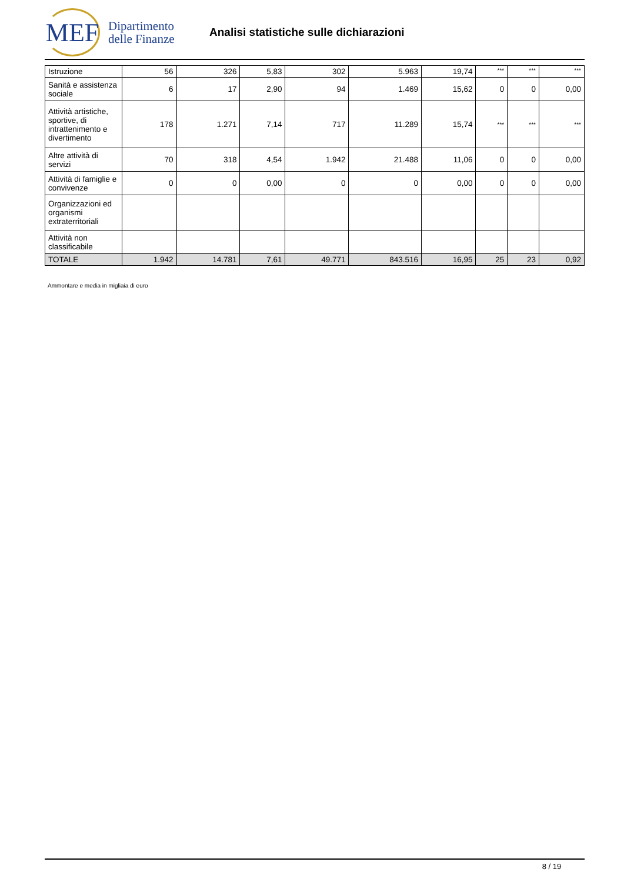MEF
Dipartimento
delle Finanze
Analisi statistiche sulle dichiarazioni
| Istruzione | 56 | 326 | 5,83 | 302 | 5.963 | 19,74 | *** | *** | *** |
| Sanità e assistenza sociale | 6 | 17 | 2,90 | 94 | 1.469 | 15,62 | 0 | 0 | 0,00 |
| Attività artistiche, sportive, di intrattenimento e divertimento | 178 | 1.271 | 7,14 | 717 | 11.289 | 15,74 | *** | *** | *** |
| Altre attività di servizi | 70 | 318 | 4,54 | 1.942 | 21.488 | 11,06 | 0 | 0 | 0,00 |
| Attività di famiglie e convivenze | 0 | 0 | 0,00 | 0 | 0 | 0,00 | 0 | 0 | 0,00 |
| Organizzazioni ed organismi extraterritoriali | | | | | | | | | |
| Attività non classificabile | | | | | | | | | |
| TOTALE | 1.942 | 14.781 | 7,61 | 49.771 | 843.516 | 16,95 | 25 | 23 | 0,92 |
Ammontare e media in migliaia di euro
8 / 19